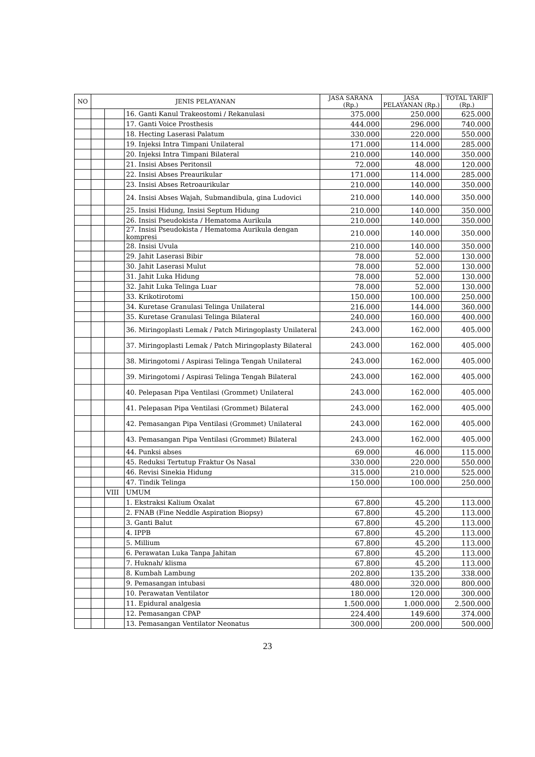| NO | JENIS PELAYANAN | | | JASA SARANA (Rp.) | JASA PELAYANAN (Rp.) | TOTAL TARIF (Rp.) |
| --- | --- | --- | --- | --- | --- | --- |
| | | | 16. Ganti Kanul Trakeostomi / Rekanulasi | 375.000 | 250.000 | 625.000 |
| | | | 17. Ganti Voice Prosthesis | 444.000 | 296.000 | 740.000 |
| | | | 18. Hecting Laserasi Palatum | 330.000 | 220.000 | 550.000 |
| | | | 19. Injeksi Intra Timpani Unilateral | 171.000 | 114.000 | 285.000 |
| | | | 20. Injeksi Intra Timpani Bilateral | 210.000 | 140.000 | 350.000 |
| | | | 21. Insisi Abses Peritonsil | 72.000 | 48.000 | 120.000 |
| | | | 22. Insisi Abses Preaurikular | 171.000 | 114.000 | 285.000 |
| | | | 23. Insisi Abses Retroaurikular | 210.000 | 140.000 | 350.000 |
| | | | 24. Insisi Abses Wajah, Submandibula, gina Ludovici | 210.000 | 140.000 | 350.000 |
| | | | 25. Insisi Hidung, Insisi Septum Hidung | 210.000 | 140.000 | 350.000 |
| | | | 26. Insisi Pseudokista / Hematoma Aurikula | 210.000 | 140.000 | 350.000 |
| | | | 27. Insisi Pseudokista / Hematoma Aurikula dengan kompresi | 210.000 | 140.000 | 350.000 |
| | | | 28. Insisi Uvula | 210.000 | 140.000 | 350.000 |
| | | | 29. Jahit Laserasi Bibir | 78.000 | 52.000 | 130.000 |
| | | | 30. Jahit Laserasi Mulut | 78.000 | 52.000 | 130.000 |
| | | | 31. Jahit Luka Hidung | 78.000 | 52.000 | 130.000 |
| | | | 32. Jahit Luka Telinga Luar | 78.000 | 52.000 | 130.000 |
| | | | 33. Krikotirotomi | 150.000 | 100.000 | 250.000 |
| | | | 34. Kuretase Granulasi Telinga Unilateral | 216.000 | 144.000 | 360.000 |
| | | | 35. Kuretase Granulasi Telinga Bilateral | 240.000 | 160.000 | 400.000 |
| | | | 36. Miringoplasti Lemak / Patch Miringoplasty Unilateral | 243.000 | 162.000 | 405.000 |
| | | | 37. Miringoplasti Lemak / Patch Miringoplasty Bilateral | 243.000 | 162.000 | 405.000 |
| | | | 38. Miringotomi / Aspirasi Telinga Tengah Unilateral | 243.000 | 162.000 | 405.000 |
| | | | 39. Miringotomi / Aspirasi Telinga Tengah Bilateral | 243.000 | 162.000 | 405.000 |
| | | | 40. Pelepasan Pipa Ventilasi (Grommet) Unilateral | 243.000 | 162.000 | 405.000 |
| | | | 41. Pelepasan Pipa Ventilasi (Grommet) Bilateral | 243.000 | 162.000 | 405.000 |
| | | | 42. Pemasangan Pipa Ventilasi (Grommet) Unilateral | 243.000 | 162.000 | 405.000 |
| | | | 43. Pemasangan Pipa Ventilasi (Grommet) Bilateral | 243.000 | 162.000 | 405.000 |
| | | | 44. Punksi abses | 69.000 | 46.000 | 115.000 |
| | | | 45. Reduksi Tertutup Fraktur Os Nasal | 330.000 | 220.000 | 550.000 |
| | | | 46. Revisi Sinekia Hidung | 315.000 | 210.000 | 525.000 |
| | | | 47. Tindik Telinga | 150.000 | 100.000 | 250.000 |
| | | VIII | UMUM | | | |
| | | | 1. Ekstraksi Kalium Oxalat | 67.800 | 45.200 | 113.000 |
| | | | 2. FNAB (Fine Neddle Aspiration Biopsy) | 67.800 | 45.200 | 113.000 |
| | | | 3. Ganti Balut | 67.800 | 45.200 | 113.000 |
| | | | 4. IPPB | 67.800 | 45.200 | 113.000 |
| | | | 5. Millium | 67.800 | 45.200 | 113.000 |
| | | | 6. Perawatan Luka Tanpa Jahitan | 67.800 | 45.200 | 113.000 |
| | | | 7. Huknah/ klisma | 67.800 | 45.200 | 113.000 |
| | | | 8. Kumbah Lambung | 202.800 | 135.200 | 338.000 |
| | | | 9. Pemasangan intubasi | 480.000 | 320.000 | 800.000 |
| | | | 10. Perawatan Ventilator | 180.000 | 120.000 | 300.000 |
| | | | 11. Epidural analgesia | 1.500.000 | 1.000.000 | 2.500.000 |
| | | | 12. Pemasangan CPAP | 224.400 | 149.600 | 374.000 |
| | | | 13. Pemasangan Ventilator Neonatus | 300.000 | 200.000 | 500.000 |
23